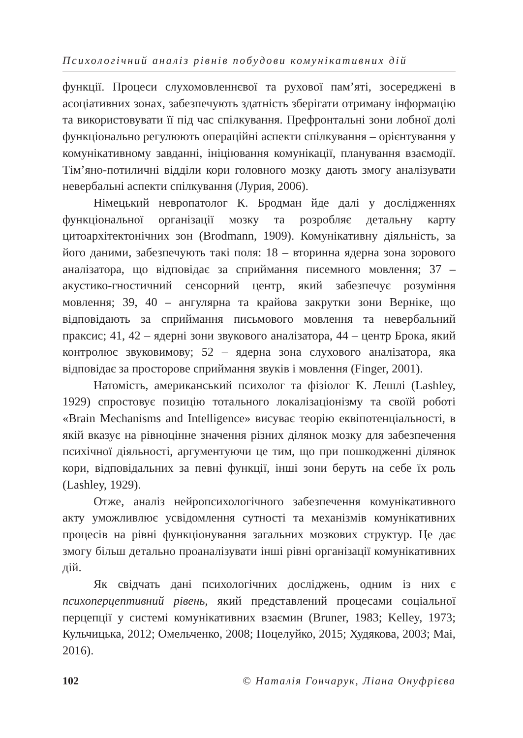Психологічний аналіз рівнів побудови комунікативних дій
функції. Процеси слухомовленнєвої та рухової пам’яті, зосереджені в асоціативних зонах, забезпечують здатність зберігати отриману інформацію та використовувати її під час спілкування. Префронтальні зони лобної долі функціонально регулюють операційні аспекти спілкування – орієнтування у комунікативному завданні, ініціювання комунікації, планування взаємодії. Тім’яно-потиличні відділи кори головного мозку дають змогу аналізувати невербальні аспекти спілкування (Лурия, 2006).
Німецький невропатолог К. Бродман йде далі у дослідженнях функціональної організації мозку та розробляє детальну карту цитоархітектонічних зон (Brodmann, 1909). Комунікативну діяльність, за його даними, забезпечують такі поля: 18 – вторинна ядерна зона зорового аналізатора, що відповідає за сприймання писемного мовлення; 37 – акустико-гностичний сенсорний центр, який забезпечує розуміння мовлення; 39, 40 – ангулярна та крайова закрутки зони Верніке, що відповідають за сприймання письмового мовлення та невербальний праксис; 41, 42 – ядерні зони звукового аналізатора, 44 – центр Брока, який контролює звуковимову; 52 – ядерна зона слухового аналізатора, яка відповідає за просторове сприймання звуків і мовлення (Finger, 2001).
Натомість, американський психолог та фізіолог К. Лешлі (Lashley, 1929) спростовує позицію тотального локалізаціонізму та своїй роботі «Brain Mechanisms and Intelligence» висуває теорію еквіпотенціальності, в якій вказує на рівноцінне значення різних ділянок мозку для забезпечення психічної діяльності, аргументуючи це тим, що при пошкодженні ділянок кори, відповідальних за певні функції, інші зони беруть на себе їх роль (Lashley, 1929).
Отже, аналіз нейропсихологічного забезпечення комунікативного акту уможливлює усвідомлення сутності та механізмів комунікативних процесів на рівні функціонування загальних мозкових структур. Це дає змогу більш детально проаналізувати інші рівні організації комунікативних дій.
Як свідчать дані психологічних досліджень, одним із них є психоперцептивний рівень, який представлений процесами соціальної перцепції у системі комунікативних взаємин (Bruner, 1983; Kelley, 1973; Кульчицька, 2012; Омельченко, 2008; Поцелуйко, 2015; Худякова, 2003; Mai, 2016).
102 © Наталія Гончарук, Ліана Онуфрієва